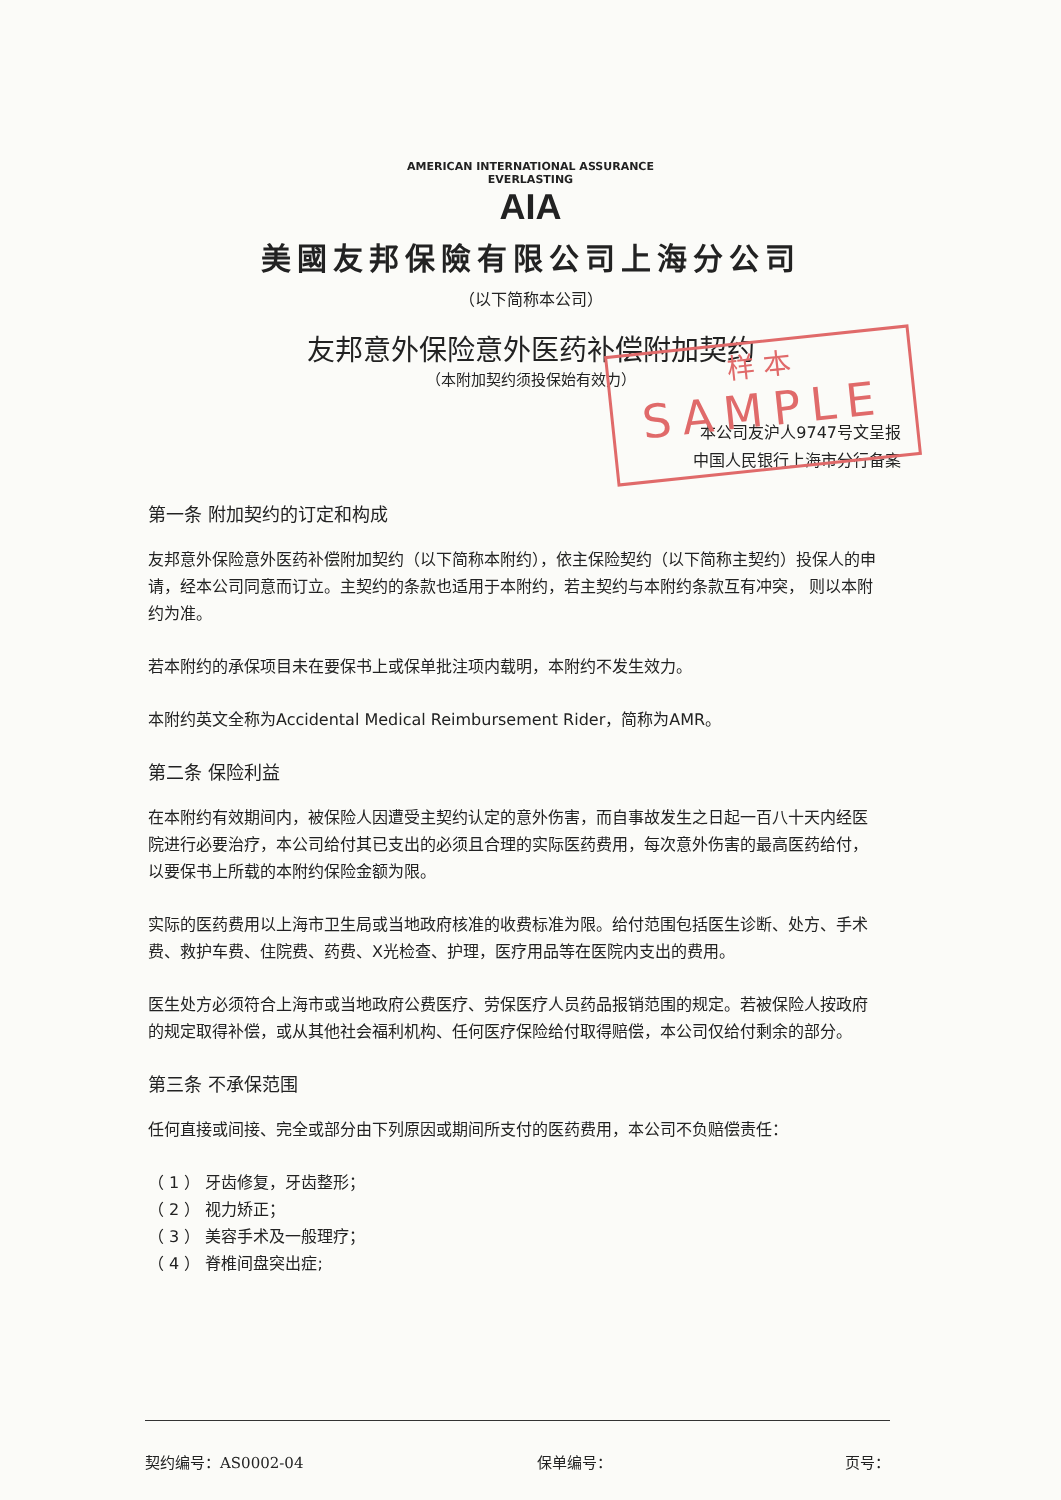AMERICAN INTERNATIONAL ASSURANCE
EVERLASTING
AIA
美國友邦保險有限公司上海分公司
（以下简称本公司）
友邦意外保险意外医药补偿附加契约
（本附加契约须投保始有效力）
样 本
SAMPLE
本公司友沪人9747号文呈报
中国人民银行上海市分行备案
第一条 附加契约的订定和构成
友邦意外保险意外医药补偿附加契约（以下简称本附约），依主保险契约（以下简称主契约）投保人的申请，经本公司同意而订立。主契约的条款也适用于本附约，若主契约与本附约条款互有冲突， 则以本附约为准。
若本附约的承保项目未在要保书上或保单批注项内载明，本附约不发生效力。
本附约英文全称为Accidental Medical Reimbursement Rider，简称为AMR。
第二条 保险利益
在本附约有效期间内，被保险人因遭受主契约认定的意外伤害，而自事故发生之日起一百八十天内经医院进行必要治疗，本公司给付其已支出的必须且合理的实际医药费用，每次意外伤害的最高医药给付，以要保书上所载的本附约保险金额为限。
实际的医药费用以上海市卫生局或当地政府核准的收费标准为限。给付范围包括医生诊断、处方、手术费、救护车费、住院费、药费、X光检查、护理，医疗用品等在医院内支出的费用。
医生处方必须符合上海市或当地政府公费医疗、劳保医疗人员药品报销范围的规定。若被保险人按政府的规定取得补偿，或从其他社会福利机构、任何医疗保险给付取得赔偿，本公司仅给付剩余的部分。
第三条 不承保范围
任何直接或间接、完全或部分由下列原因或期间所支付的医药费用，本公司不负赔偿责任：
（ 1 ） 牙齿修复，牙齿整形；
（ 2 ） 视力矫正；
（ 3 ） 美容手术及一般理疗；
（ 4 ） 脊椎间盘突出症;
契约编号：AS0002-04 保单编号： 页号：